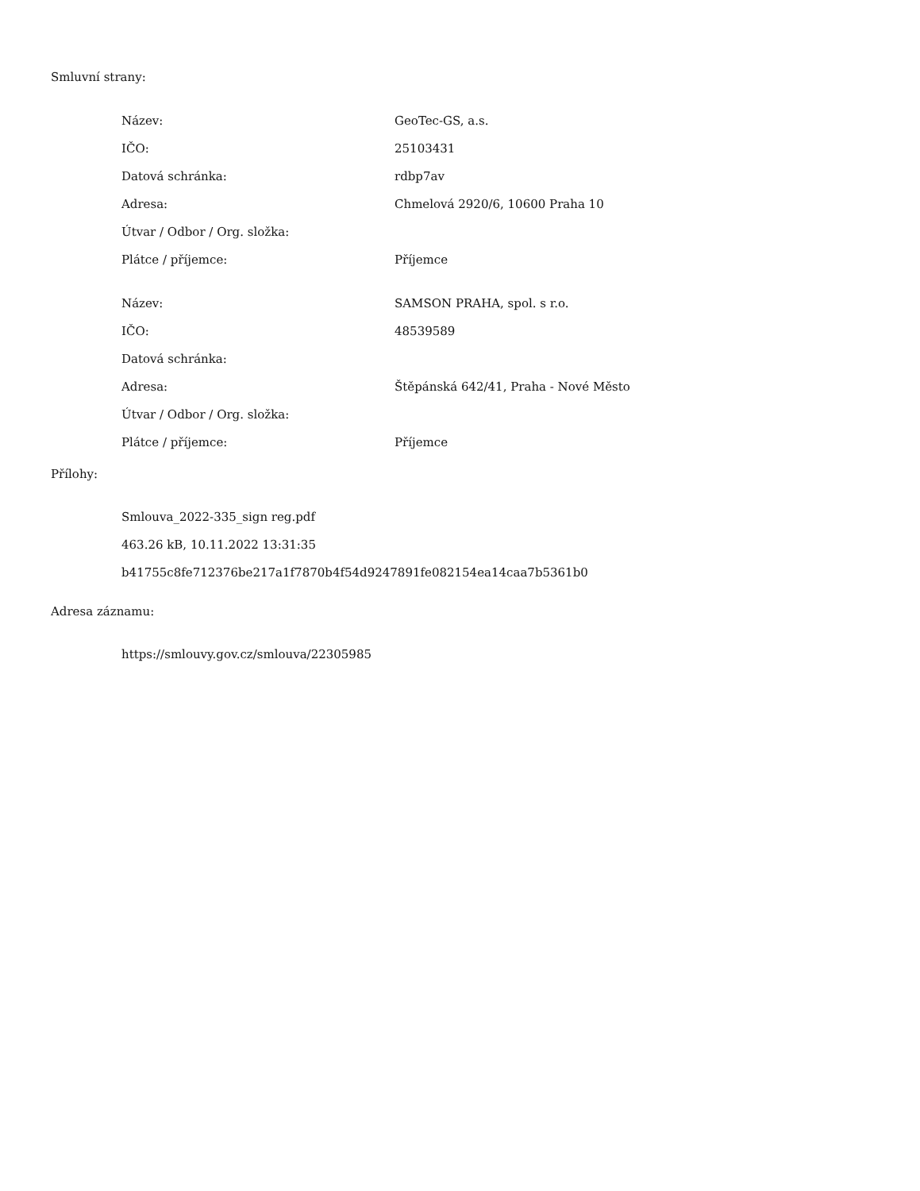Smluvní strany:
| Název: | GeoTec-GS, a.s. |
| IČO: | 25103431 |
| Datová schránka: | rdbp7av |
| Adresa: | Chmelová 2920/6, 10600 Praha 10 |
| Útvar / Odbor / Org. složka: | |
| Plátce / příjemce: | Příjemce |
| Název: | SAMSON PRAHA, spol. s r.o. |
| IČO: | 48539589 |
| Datová schránka: | |
| Adresa: | Štěpánská 642/41, Praha - Nové Město |
| Útvar / Odbor / Org. složka: | |
| Plátce / příjemce: | Příjemce |
Přílohy:
Smlouva_2022-335_sign reg.pdf
463.26 kB, 10.11.2022 13:31:35
b41755c8fe712376be217a1f7870b4f54d9247891fe082154ea14caa7b5361b0
Adresa záznamu:
https://smlouvy.gov.cz/smlouva/22305985